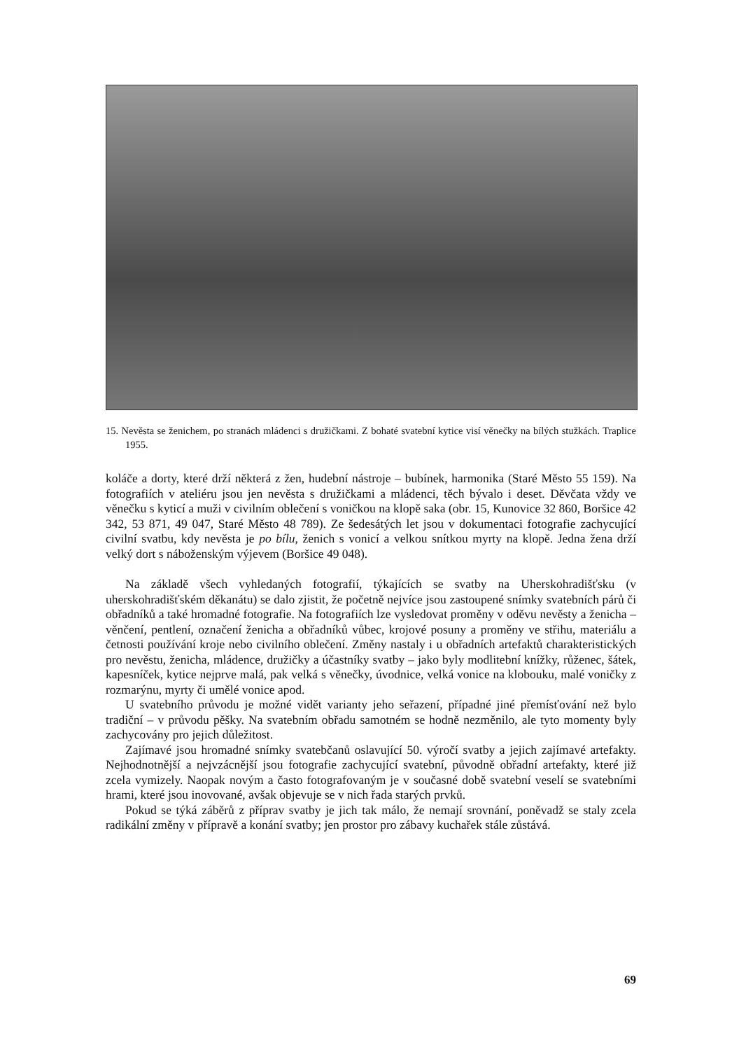15. Nevěsta se ženichem, po stranách mládenci s družičkami. Z bohaté svatební kytice visí věnečky na bílých stužkách. Traplice 1955.
koláče a dorty, které drží některá z žen, hudební nástroje – bubínek, harmonika (Staré Město 55 159). Na fotografiích v ateliéru jsou jen nevěsta s družičkami a mládenci, těch bývalo i deset. Děvčata vždy ve věnečku s kyticí a muži v civilním oblečení s voničkou na klopě saka (obr. 15, Kunovice 32 860, Boršice 42 342, 53 871, 49 047, Staré Město 48 789). Ze šedesátých let jsou v dokumentaci fotografie zachycující civilní svatbu, kdy nevěsta je po bílu, ženich s vonicí a velkou snítkou myrty na klopě. Jedna žena drží velký dort s náboženským výjevem (Boršice 49 048).
Na základě všech vyhledaných fotografií, týkajících se svatby na Uherskohradišťsku (v uherskohradišťském děkanátu) se dalo zjistit, že početně nejvíce jsou zastoupené snímky svatebních párů či obřadníků a také hromadné fotografie. Na fotografiích lze vysledovat proměny v oděvu nevěsty a ženicha – věnčení, pentlení, označení ženicha a obřadníků vůbec, krojové posuny a proměny ve střihu, materiálu a četnosti používání kroje nebo civilního oblečení. Změny nastaly i u obřadních artefaktů charakteristických pro nevěstu, ženicha, mládence, družičky a účastníky svatby – jako byly modlitební knížky, růženec, šátek, kapesníček, kytice nejprve malá, pak velká s věnečky, úvodnice, velká vonice na klobouku, malé voničky z rozmarýnu, myrty či umělé vonice apod.
U svatebního průvodu je možné vidět varianty jeho seřazení, případné jiné přemísťování než bylo tradiční – v průvodu pěšky. Na svatebním obřadu samotném se hodně nezměnilo, ale tyto momenty byly zachycovány pro jejich důležitost.
Zajímavé jsou hromadné snímky svatebčanů oslavující 50. výročí svatby a jejich zajímavé artefakty. Nejhodnotnější a nejvzácnější jsou fotografie zachycující svatební, původně obřadní artefakty, které již zcela vymizely. Naopak novým a často fotografovaným je v současné době svatební veselí se svatebními hrami, které jsou inovované, avšak objevuje se v nich řada starých prvků.
Pokud se týká záběrů z příprav svatby je jich tak málo, že nemají srovnání, poněvadž se staly zcela radikální změny v přípravě a konání svatby; jen prostor pro zábavy kuchařek stále zůstává.
69